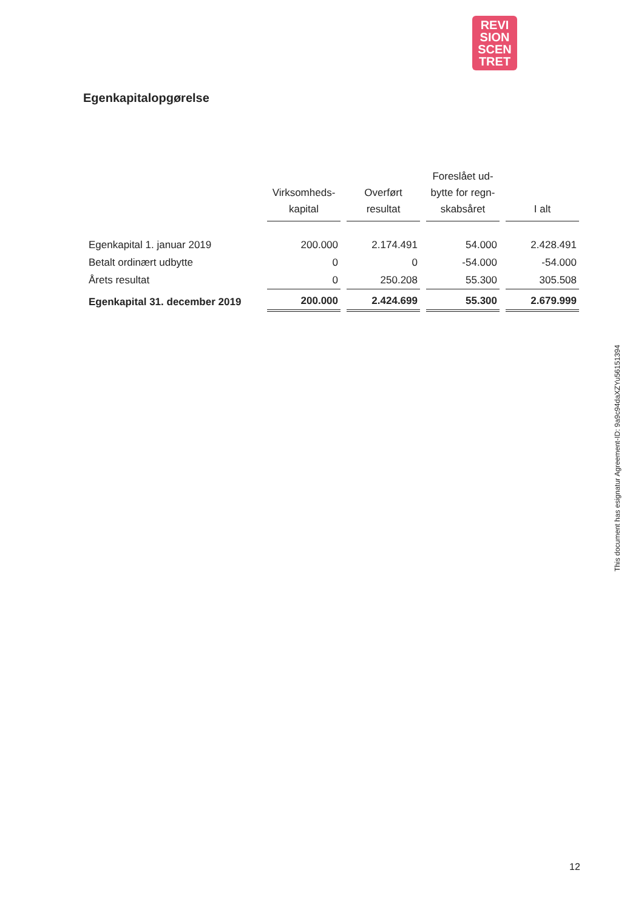REVI
SION
SCEN
TRET
Egenkapitalopgørelse
| | Virksomheds- kapital | Overført resultat | Foreslået ud- bytte for regn- skabsåret | I alt |
| --- | --- | --- | --- | --- |
| Egenkapital 1. januar 2019 | 200.000 | 2.174.491 | 54.000 | 2.428.491 |
| Betalt ordinært udbytte | 0 | 0 | -54.000 | -54.000 |
| Årets resultat | 0 | 250.208 | 55.300 | 305.508 |
| Egenkapital 31. december 2019 | 200.000 | 2.424.699 | 55.300 | 2.679.999 |
This document has esignatur Agreement-ID: 9a9c94daXZYu56151394
12